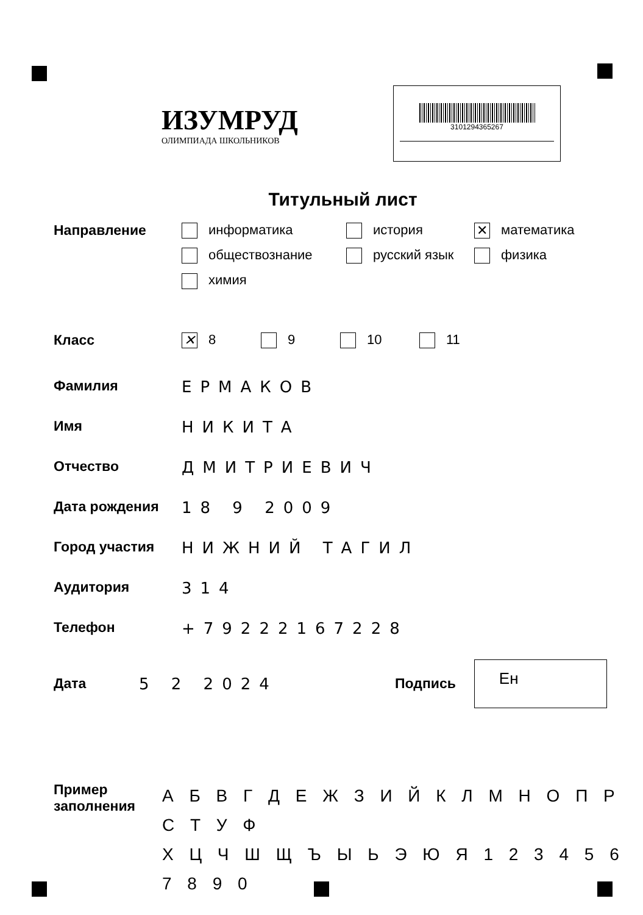ИЗУМРУД
ОЛИМПИАДА ШКОЛЬНИКОВ
3101294365267
Титульный лист
Направление информатика
история
✕ математика
обществознание
русский язык
физика
химия
Класс
✕ 8 9 10 11
Фамилия ЕРМАКОВ
Имя НИКИТА
Отчество ДМИТРИЕВИЧ
Дата рождения 18 9 2009
Город участия НИЖНИЙ ТАГИЛ
Аудитория 314
Телефон +79222167228
Дата 5 2 2024 Подпись
Ен
Пример заполнения
А Б В Г Д Е Ж З И Й К Л М Н О П Р С Т У Ф
Х Ц Ч Ш Щ Ъ Ы Ь Э Ю Я 1 2 3 4 5 6 7 8 9 0